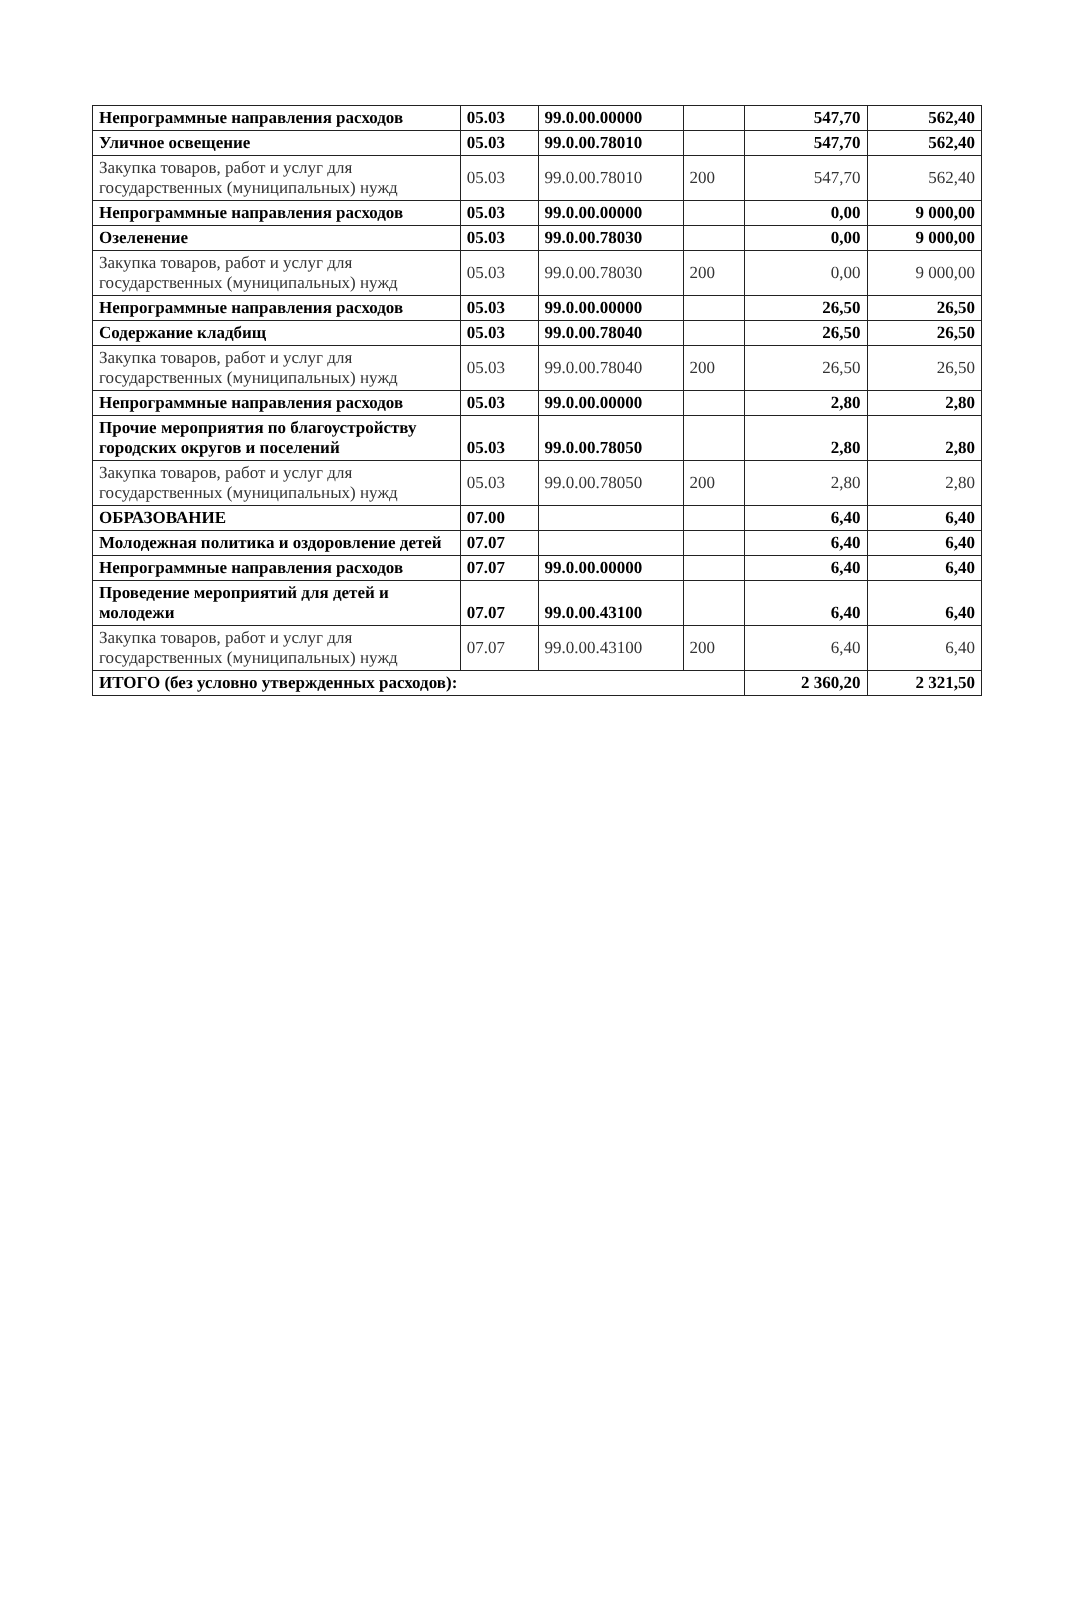| Непрограммные направления расходов | 05.03 | 99.0.00.00000 | | 547,70 | 562,40 |
| Уличное освещение | 05.03 | 99.0.00.78010 | | 547,70 | 562,40 |
| Закупка товаров, работ и услуг для государственных (муниципальных) нужд | 05.03 | 99.0.00.78010 | 200 | 547,70 | 562,40 |
| Непрограммные направления расходов | 05.03 | 99.0.00.00000 | | 0,00 | 9 000,00 |
| Озеленение | 05.03 | 99.0.00.78030 | | 0,00 | 9 000,00 |
| Закупка товаров, работ и услуг для государственных (муниципальных) нужд | 05.03 | 99.0.00.78030 | 200 | 0,00 | 9 000,00 |
| Непрограммные направления расходов | 05.03 | 99.0.00.00000 | | 26,50 | 26,50 |
| Содержание кладбищ | 05.03 | 99.0.00.78040 | | 26,50 | 26,50 |
| Закупка товаров, работ и услуг для государственных (муниципальных) нужд | 05.03 | 99.0.00.78040 | 200 | 26,50 | 26,50 |
| Непрограммные направления расходов | 05.03 | 99.0.00.00000 | | 2,80 | 2,80 |
| Прочие мероприятия по благоустройству городских округов и поселений | 05.03 | 99.0.00.78050 | | 2,80 | 2,80 |
| Закупка товаров, работ и услуг для государственных (муниципальных) нужд | 05.03 | 99.0.00.78050 | 200 | 2,80 | 2,80 |
| ОБРАЗОВАНИЕ | 07.00 | | | 6,40 | 6,40 |
| Молодежная политика и оздоровление детей | 07.07 | | | 6,40 | 6,40 |
| Непрограммные направления расходов | 07.07 | 99.0.00.00000 | | 6,40 | 6,40 |
| Проведение мероприятий для детей и молодежи | 07.07 | 99.0.00.43100 | | 6,40 | 6,40 |
| Закупка товаров, работ и услуг для государственных (муниципальных) нужд | 07.07 | 99.0.00.43100 | 200 | 6,40 | 6,40 |
| ИТОГО (без условно утвержденных расходов): | | | | 2 360,20 | 2 321,50 |